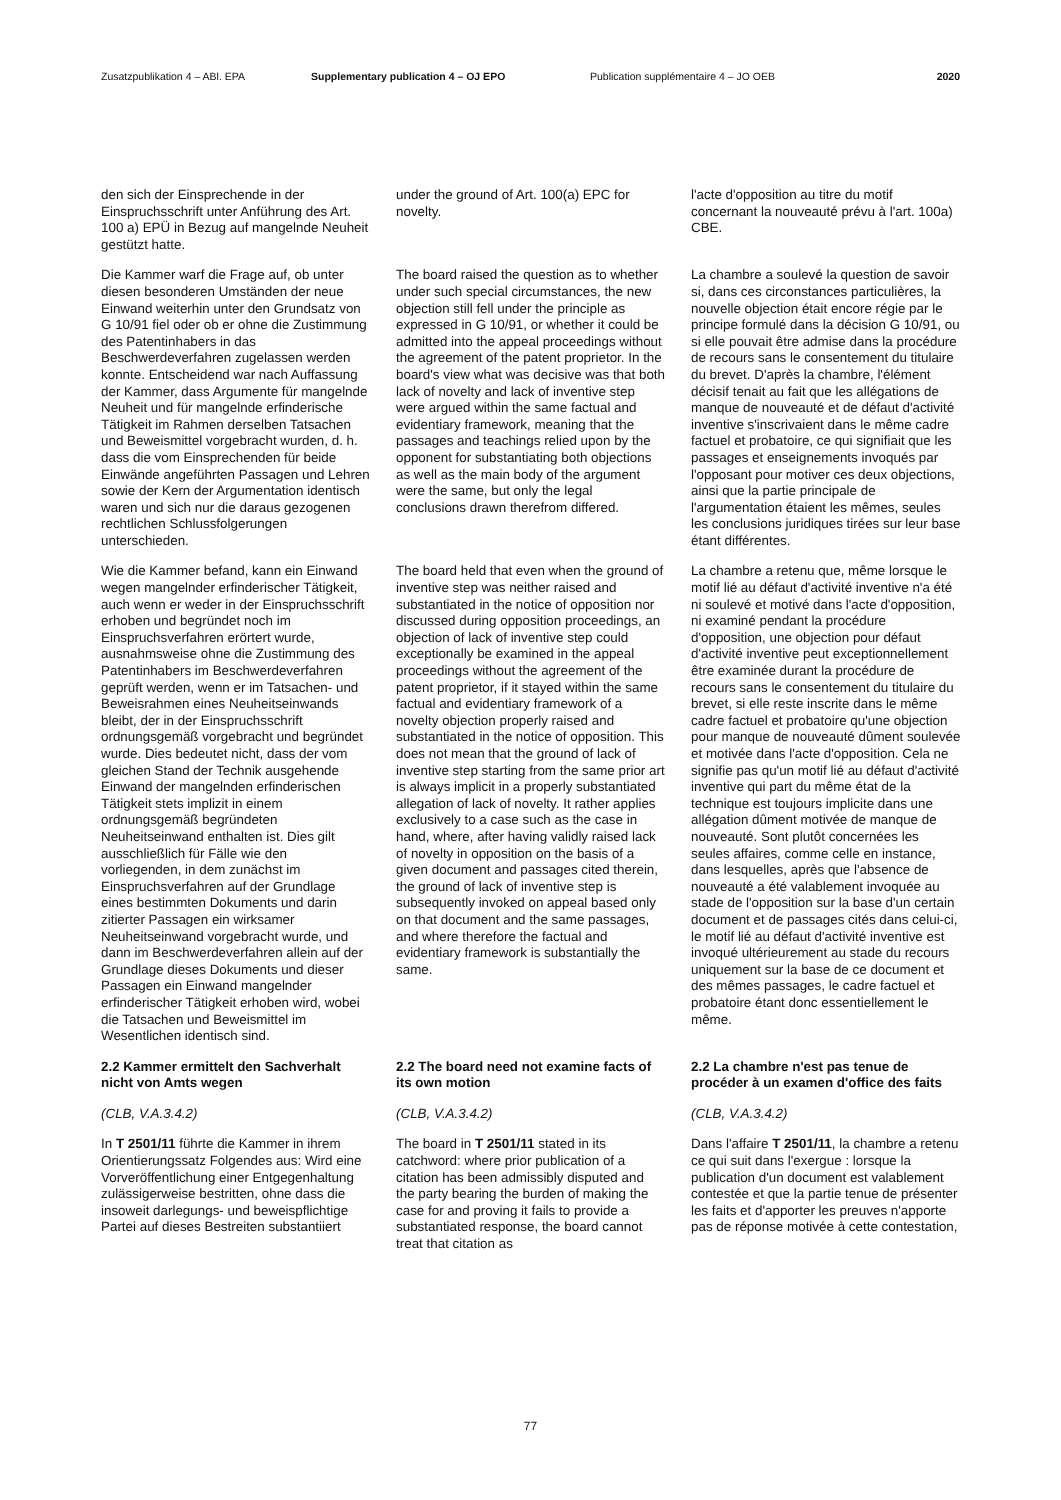Zusatzpublikation 4 – ABl. EPA Supplementary publication 4 – OJ EPO Publication supplémentaire 4 – JO OEB 2020
den sich der Einsprechende in der Einspruchsschrift unter Anführung des Art. 100 a) EPÜ in Bezug auf mangelnde Neuheit gestützt hatte.
under the ground of Art. 100(a) EPC for novelty.
l'acte d'opposition au titre du motif concernant la nouveauté prévu à l'art. 100a) CBE.
Die Kammer warf die Frage auf, ob unter diesen besonderen Umständen der neue Einwand weiterhin unter den Grundsatz von G 10/91 fiel oder ob er ohne die Zustimmung des Patentinhabers in das Beschwerdeverfahren zugelassen werden konnte. Entscheidend war nach Auffassung der Kammer, dass Argumente für mangelnde Neuheit und für mangelnde erfinderische Tätigkeit im Rahmen derselben Tatsachen und Beweismittel vorgebracht wurden, d. h. dass die vom Einsprechenden für beide Einwände angeführten Passagen und Lehren sowie der Kern der Argumentation identisch waren und sich nur die daraus gezogenen rechtlichen Schlussfolgerungen unterschieden.
The board raised the question as to whether under such special circumstances, the new objection still fell under the principle as expressed in G 10/91, or whether it could be admitted into the appeal proceedings without the agreement of the patent proprietor. In the board's view what was decisive was that both lack of novelty and lack of inventive step were argued within the same factual and evidentiary framework, meaning that the passages and teachings relied upon by the opponent for substantiating both objections as well as the main body of the argument were the same, but only the legal conclusions drawn therefrom differed.
La chambre a soulevé la question de savoir si, dans ces circonstances particulières, la nouvelle objection était encore régie par le principe formulé dans la décision G 10/91, ou si elle pouvait être admise dans la procédure de recours sans le consentement du titulaire du brevet. D'après la chambre, l'élément décisif tenait au fait que les allégations de manque de nouveauté et de défaut d'activité inventive s'inscrivaient dans le même cadre factuel et probatoire, ce qui signifiait que les passages et enseignements invoqués par l'opposant pour motiver ces deux objections, ainsi que la partie principale de l'argumentation étaient les mêmes, seules les conclusions juridiques tirées sur leur base étant différentes.
Wie die Kammer befand, kann ein Einwand wegen mangelnder erfinderischer Tätigkeit, auch wenn er weder in der Einspruchsschrift erhoben und begründet noch im Einspruchsverfahren erörtert wurde, ausnahmsweise ohne die Zustimmung des Patentinhabers im Beschwerdeverfahren geprüft werden, wenn er im Tatsachen- und Beweisrahmen eines Neuheitseinwands bleibt, der in der Einspruchsschrift ordnungsgemäß vorgebracht und begründet wurde. Dies bedeutet nicht, dass der vom gleichen Stand der Technik ausgehende Einwand der mangelnden erfinderischen Tätigkeit stets implizit in einem ordnungsgemäß begründeten Neuheitseinwand enthalten ist. Dies gilt ausschließlich für Fälle wie den vorliegenden, in dem zunächst im Einspruchsverfahren auf der Grundlage eines bestimmten Dokuments und darin zitierter Passagen ein wirksamer Neuheitseinwand vorgebracht wurde, und dann im Beschwerdeverfahren allein auf der Grundlage dieses Dokuments und dieser Passagen ein Einwand mangelnder erfinderischer Tätigkeit erhoben wird, wobei die Tatsachen und Beweismittel im Wesentlichen identisch sind.
The board held that even when the ground of inventive step was neither raised and substantiated in the notice of opposition nor discussed during opposition proceedings, an objection of lack of inventive step could exceptionally be examined in the appeal proceedings without the agreement of the patent proprietor, if it stayed within the same factual and evidentiary framework of a novelty objection properly raised and substantiated in the notice of opposition. This does not mean that the ground of lack of inventive step starting from the same prior art is always implicit in a properly substantiated allegation of lack of novelty. It rather applies exclusively to a case such as the case in hand, where, after having validly raised lack of novelty in opposition on the basis of a given document and passages cited therein, the ground of lack of inventive step is subsequently invoked on appeal based only on that document and the same passages, and where therefore the factual and evidentiary framework is substantially the same.
La chambre a retenu que, même lorsque le motif lié au défaut d'activité inventive n'a été ni soulevé et motivé dans l'acte d'opposition, ni examiné pendant la procédure d'opposition, une objection pour défaut d'activité inventive peut exceptionnellement être examinée durant la procédure de recours sans le consentement du titulaire du brevet, si elle reste inscrite dans le même cadre factuel et probatoire qu'une objection pour manque de nouveauté dûment soulevée et motivée dans l'acte d'opposition. Cela ne signifie pas qu'un motif lié au défaut d'activité inventive qui part du même état de la technique est toujours implicite dans une allégation dûment motivée de manque de nouveauté. Sont plutôt concernées les seules affaires, comme celle en instance, dans lesquelles, après que l'absence de nouveauté a été valablement invoquée au stade de l'opposition sur la base d'un certain document et de passages cités dans celui-ci, le motif lié au défaut d'activité inventive est invoqué ultérieurement au stade du recours uniquement sur la base de ce document et des mêmes passages, le cadre factuel et probatoire étant donc essentiellement le même.
2.2 Kammer ermittelt den Sachverhalt nicht von Amts wegen
2.2 The board need not examine facts of its own motion
2.2 La chambre n'est pas tenue de procéder à un examen d'office des faits
(CLB, V.A.3.4.2)
(CLB, V.A.3.4.2)
(CLB, V.A.3.4.2)
In T 2501/11 führte die Kammer in ihrem Orientierungssatz Folgendes aus: Wird eine Vorveröffentlichung einer Entgegenhaltung zulässigerweise bestritten, ohne dass die insoweit darlegungs- und beweispflichtige Partei auf dieses Bestreiten substantiiert
The board in T 2501/11 stated in its catchword: where prior publication of a citation has been admissibly disputed and the party bearing the burden of making the case for and proving it fails to provide a substantiated response, the board cannot treat that citation as
Dans l'affaire T 2501/11, la chambre a retenu ce qui suit dans l'exergue : lorsque la publication d'un document est valablement contestée et que la partie tenue de présenter les faits et d'apporter les preuves n'apporte pas de réponse motivée à cette contestation,
77